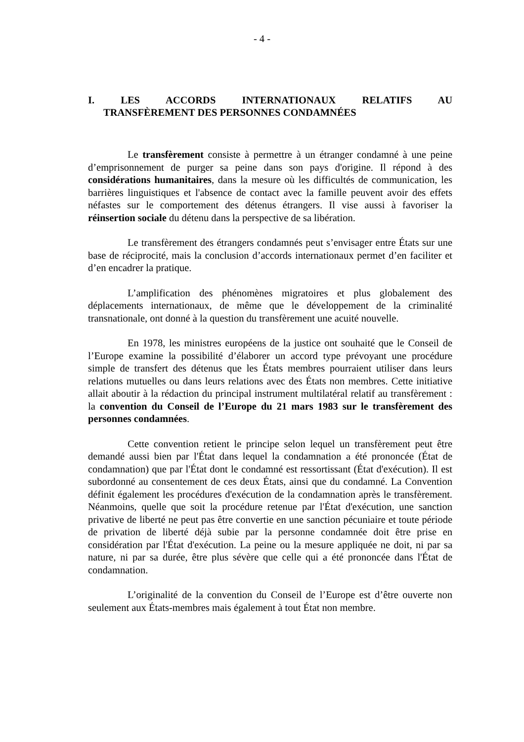- 4 -
I. LES ACCORDS INTERNATIONAUX RELATIFS AU
TRANSFÈREMENT DES PERSONNES CONDAMNÉES
Le transfèrement consiste à permettre à un étranger condamné à une peine d’emprisonnement de purger sa peine dans son pays d'origine. Il répond à des considérations humanitaires, dans la mesure où les difficultés de communication, les barrières linguistiques et l'absence de contact avec la famille peuvent avoir des effets néfastes sur le comportement des détenus étrangers. Il vise aussi à favoriser la réinsertion sociale du détenu dans la perspective de sa libération.
Le transfèrement des étrangers condamnés peut s’envisager entre États sur une base de réciprocité, mais la conclusion d’accords internationaux permet d’en faciliter et d’en encadrer la pratique.
L’amplification des phénomènes migratoires et plus globalement des déplacements internationaux, de même que le développement de la criminalité transnationale, ont donné à la question du transfèrement une acuité nouvelle.
En 1978, les ministres européens de la justice ont souhaité que le Conseil de l’Europe examine la possibilité d’élaborer un accord type prévoyant une procédure simple de transfert des détenus que les États membres pourraient utiliser dans leurs relations mutuelles ou dans leurs relations avec des États non membres. Cette initiative allait aboutir à la rédaction du principal instrument multilatéral relatif au transfèrement : la convention du Conseil de l’Europe du 21 mars 1983 sur le transfèrement des personnes condamnées.
Cette convention retient le principe selon lequel un transfèrement peut être demandé aussi bien par l'État dans lequel la condamnation a été prononcée (État de condamnation) que par l'État dont le condamné est ressortissant (État d'exécution). Il est subordonné au consentement de ces deux États, ainsi que du condamné. La Convention définit également les procédures d'exécution de la condamnation après le transfèrement. Néanmoins, quelle que soit la procédure retenue par l'État d'exécution, une sanction privative de liberté ne peut pas être convertie en une sanction pécuniaire et toute période de privation de liberté déjà subie par la personne condamnée doit être prise en considération par l'État d'exécution. La peine ou la mesure appliquée ne doit, ni par sa nature, ni par sa durée, être plus sévère que celle qui a été prononcée dans l'État de condamnation.
L’originalité de la convention du Conseil de l’Europe est d’être ouverte non seulement aux États-membres mais également à tout État non membre.